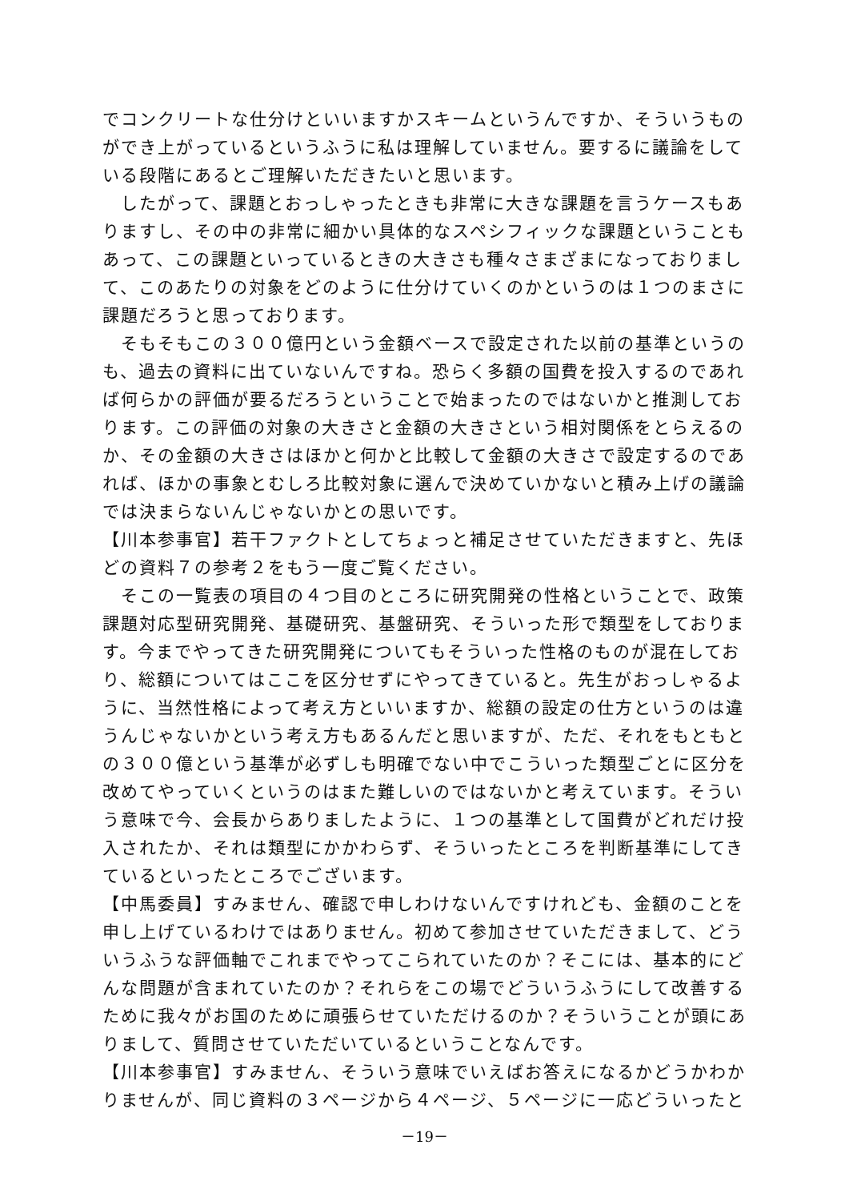でコンクリートな仕分けといいますかスキームというんですか、そういうものができ上がっているというふうに私は理解していません。要するに議論をしている段階にあるとご理解いただきたいと思います。
　したがって、課題とおっしゃったときも非常に大きな課題を言うケースもありますし、その中の非常に細かい具体的なスペシフィックな課題ということもあって、この課題といっているときの大きさも種々さまざまになっておりまして、このあたりの対象をどのように仕分けていくのかというのは１つのまさに課題だろうと思っております。
　そもそもこの３００億円という金額ベースで設定された以前の基準というのも、過去の資料に出ていないんですね。恐らく多額の国費を投入するのであれば何らかの評価が要るだろうということで始まったのではないかと推測しております。この評価の対象の大きさと金額の大きさという相対関係をとらえるのか、その金額の大きさはほかと何かと比較して金額の大きさで設定するのであれば、ほかの事象とむしろ比較対象に選んで決めていかないと積み上げの議論では決まらないんじゃないかとの思いです。
【川本参事官】若干ファクトとしてちょっと補足させていただきますと、先ほどの資料７の参考２をもう一度ご覧ください。
　そこの一覧表の項目の４つ目のところに研究開発の性格ということで、政策課題対応型研究開発、基礎研究、基盤研究、そういった形で類型をしております。今までやってきた研究開発についてもそういった性格のものが混在しており、総額についてはここを区分せずにやってきていると。先生がおっしゃるように、当然性格によって考え方といいますか、総額の設定の仕方というのは違うんじゃないかという考え方もあるんだと思いますが、ただ、それをもともとの３００億という基準が必ずしも明確でない中でこういった類型ごとに区分を改めてやっていくというのはまた難しいのではないかと考えています。そういう意味で今、会長からありましたように、１つの基準として国費がどれだけ投入されたか、それは類型にかかわらず、そういったところを判断基準にしてきているといったところでございます。
【中馬委員】すみません、確認で申しわけないんですけれども、金額のことを申し上げているわけではありません。初めて参加させていただきまして、どういうふうな評価軸でこれまでやってこられていたのか？そこには、基本的にどんな問題が含まれていたのか？それらをこの場でどういうふうにして改善するために我々がお国のために頑張らせていただけるのか？そういうことが頭にありまして、質問させていただいているということなんです。
【川本参事官】すみません、そういう意味でいえばお答えになるかどうかわかりませんが、同じ資料の３ページから４ページ、５ページに一応どういったと
－19－